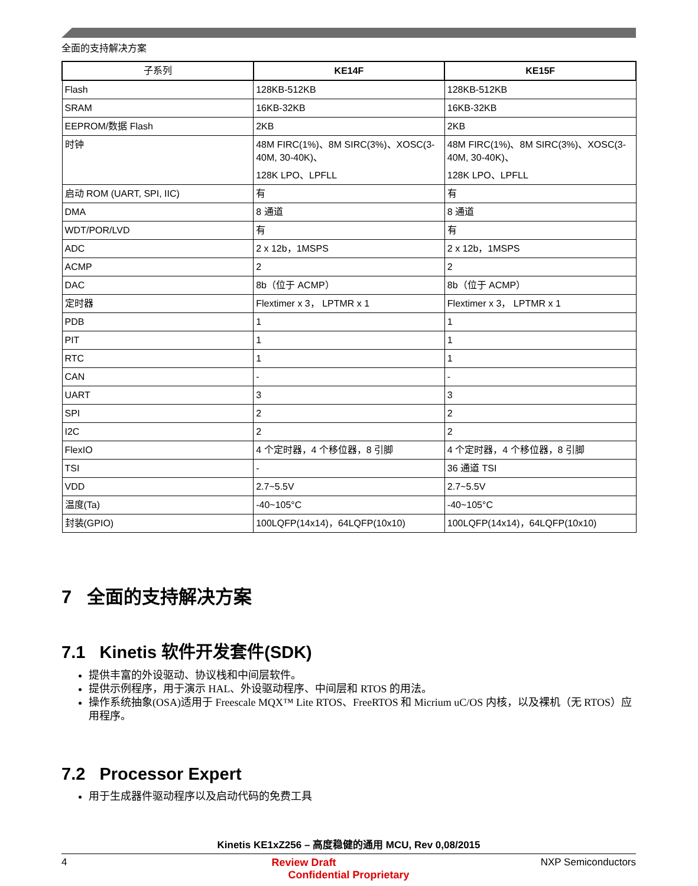全面的支持解决方案
| 子系列 | KE14F | KE15F |
| --- | --- | --- |
| Flash | 128KB-512KB | 128KB-512KB |
| SRAM | 16KB-32KB | 16KB-32KB |
| EEPROM/数据 Flash | 2KB | 2KB |
| 时钟 | 48M FIRC(1%)、8M SIRC(3%)、XOSC(3-40M, 30-40K)、 128K LPO、LPFLL | 48M FIRC(1%)、8M SIRC(3%)、XOSC(3-40M, 30-40K)、 128K LPO、LPFLL |
| 启动 ROM (UART, SPI, IIC) | 有 | 有 |
| DMA | 8 通道 | 8 通道 |
| WDT/POR/LVD | 有 | 有 |
| ADC | 2 x 12b，1MSPS | 2 x 12b，1MSPS |
| ACMP | 2 | 2 |
| DAC | 8b（位于 ACMP） | 8b（位于 ACMP） |
| 定时器 | Flextimer x 3， LPTMR x 1 | Flextimer x 3， LPTMR x 1 |
| PDB | 1 | 1 |
| PIT | 1 | 1 |
| RTC | 1 | 1 |
| CAN | - | - |
| UART | 3 | 3 |
| SPI | 2 | 2 |
| I2C | 2 | 2 |
| FlexIO | 4 个定时器，4 个移位器，8 引脚 | 4 个定时器，4 个移位器，8 引脚 |
| TSI | - | 36 通道 TSI |
| VDD | 2.7~5.5V | 2.7~5.5V |
| 温度(Ta) | -40~105°C | -40~105°C |
| 封装(GPIO) | 100LQFP(14x14)，64LQFP(10x10) | 100LQFP(14x14)，64LQFP(10x10) |
7 全面的支持解决方案
7.1 Kinetis 软件开发套件(SDK)
提供丰富的外设驱动、协议栈和中间层软件。
提供示例程序，用于演示 HAL、外设驱动程序、中间层和 RTOS 的用法。
操作系统抽象(OSA)适用于 Freescale MQX™ Lite RTOS、FreeRTOS 和 Micrium uC/OS 内核，以及裸机（无 RTOS）应用程序。
7.2 Processor Expert
用于生成器件驱动程序以及启动代码的免费工具
Kinetis KE1xZ256 – 高度稳健的通用 MCU, Rev 0,08/2015
4 Review Draft NXP Semiconductors
Confidential Proprietary